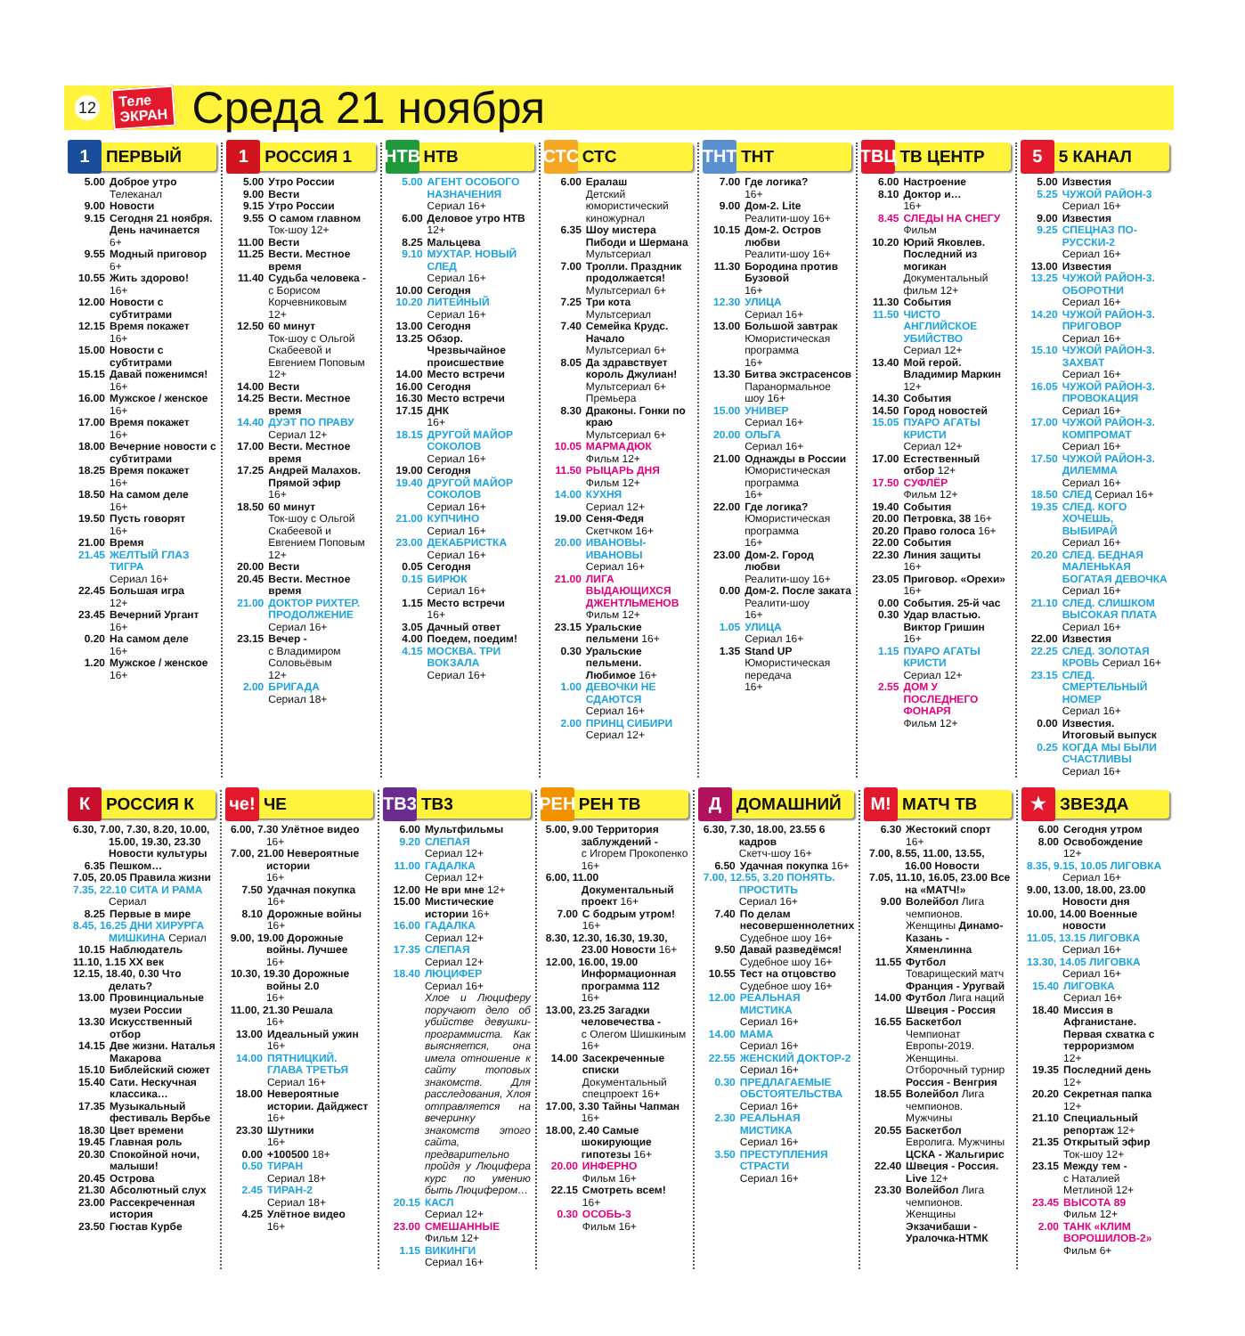12
Теле
ЭКРАН
Среда 21 ноября
1
ПЕРВЫЙ
5.00 Доброе утро
Телеканал
9.00 Новости
9.15 Сегодня 21 ноября. День начинается
6+
9.55 Модный приговор
6+
10.55 Жить здорово!
16+
12.00 Новости с субтитрами
12.15 Время покажет
16+
15.00 Новости с субтитрами
15.15 Давай поженимся!
16+
16.00 Мужское / женское
16+
17.00 Время покажет
16+
18.00 Вечерние новости с субтитрами
18.25 Время покажет
16+
18.50 На самом деле
16+
19.50 Пусть говорят
16+
21.00 Время
21.45 ЖЕЛТЫЙ ГЛАЗ ТИГРА
Сериал 16+
22.45 Большая игра
12+
23.45 Вечерний Ургант
16+
0.20 На самом деле
16+
1.20 Мужское / женское
16+
1
РОССИЯ 1
5.00 Утро России
9.00 Вести
9.15 Утро России
9.55 О самом главном
Ток-шоу 12+
11.00 Вести
11.25 Вести. Местное время
11.40 Судьба человека -
с Борисом Корчевниковым
12+
12.50 60 минут
Ток-шоу с Ольгой Скабеевой и Евгением Поповым
12+
14.00 Вести
14.25 Вести. Местное время
14.40 ДУЭТ ПО ПРАВУ
Сериал 12+
17.00 Вести. Местное время
17.25 Андрей Малахов. Прямой эфир
16+
18.50 60 минут
Ток-шоу с Ольгой Скабеевой и Евгением Поповым
12+
20.00 Вести
20.45 Вести. Местное время
21.00 ДОКТОР РИХТЕР. ПРОДОЛЖЕНИЕ
Сериал 16+
23.15 Вечер -
с Владимиром Соловьёвым
12+
2.00 БРИГАДА
Сериал 18+
НТВ
НТВ
5.00 АГЕНТ ОСОБОГО НАЗНАЧЕНИЯ
Сериал 16+
6.00 Деловое утро НТВ
12+
8.25 Мальцева
9.10 МУХТАР. НОВЫЙ СЛЕД
Сериал 16+
10.00 Сегодня
10.20 ЛИТЕЙНЫЙ
Сериал 16+
13.00 Сегодня
13.25 Обзор. Чрезвычайное происшествие
14.00 Место встречи
16.00 Сегодня
16.30 Место встречи
17.15 ДНК
16+
18.15 ДРУГОЙ МАЙОР СОКОЛОВ
Сериал 16+
19.00 Сегодня
19.40 ДРУГОЙ МАЙОР СОКОЛОВ
Сериал 16+
21.00 КУПЧИНО
Сериал 16+
23.00 ДЕКАБРИСТКА
Сериал 16+
0.05 Сегодня
0.15 БИРЮК
Сериал 16+
1.15 Место встречи
16+
3.05 Дачный ответ
4.00 Поедем, поедим!
4.15 МОСКВА. ТРИ ВОКЗАЛА
Сериал 16+
СТС
СТС
6.00 Ералаш
Детский юмористический киножурнал
6.35 Шоу мистера Пибоди и Шермана
Мультсериал
7.00 Тролли. Праздник продолжается!
Мультсериал 6+
7.25 Три кота
Мультсериал
7.40 Семейка Крудс. Начало
Мультсериал 6+
8.05 Да здравствует король Джулиан!
Мультсериал 6+
Премьера
8.30 Драконы. Гонки по краю
Мультсериал 6+
10.05 МАРМАДЮК
Фильм 12+
11.50 РЫЦАРЬ ДНЯ
Фильм 12+
14.00 КУХНЯ
Сериал 12+
19.00 Сеня-Федя
Скетчком 16+
20.00 ИВАНОВЫ-ИВАНОВЫ
Сериал 16+
21.00 ЛИГА ВЫДАЮЩИХСЯ ДЖЕНТЛЬМЕНОВ
Фильм 12+
23.15 Уральские пельмени 16+
0.30 Уральские пельмени. Любимое 16+
1.00 ДЕВОЧКИ НЕ СДАЮТСЯ
Сериал 16+
2.00 ПРИНЦ СИБИРИ
Сериал 12+
ТНТ
ТНТ
7.00 Где логика?
16+
9.00 Дом-2. Lite
Реалити-шоу 16+
10.15 Дом-2. Остров любви
Реалити-шоу 16+
11.30 Бородина против Бузовой
16+
12.30 УЛИЦА
Сериал 16+
13.00 Большой завтрак
Юмористическая программа
16+
13.30 Битва экстрасенсов
Паранормальное шоу 16+
15.00 УНИВЕР
Сериал 16+
20.00 ОЛЬГА
Сериал 16+
21.00 Однажды в России
Юмористическая программа
16+
22.00 Где логика?
Юмористическая программа
16+
23.00 Дом-2. Город любви
Реалити-шоу 16+
0.00 Дом-2. После заката
Реалити-шоу
16+
1.05 УЛИЦА
Сериал 16+
1.35 Stand UP
Юмористическая передача
16+
ТВЦ
ТВ ЦЕНТР
6.00 Настроение
8.10 Доктор и…
16+
8.45 СЛЕДЫ НА СНЕГУ
Фильм
10.20 Юрий Яковлев. Последний из могикан
Документальный фильм 12+
11.30 События
11.50 ЧИСТО АНГЛИЙСКОЕ УБИЙСТВО
Сериал 12+
13.40 Мой герой. Владимир Маркин
12+
14.30 События
14.50 Город новостей
15.05 ПУАРО АГАТЫ КРИСТИ
Сериал 12+
17.00 Естественный отбор 12+
17.50 СУФЛЁР
Фильм 12+
19.40 События
20.00 Петровка, 38 16+
20.20 Право голоса 16+
22.00 События
22.30 Линия защиты
16+
23.05 Приговор. «Орехи» 16+
0.00 События. 25-й час
0.30 Удар властью. Виктор Гришин
16+
1.15 ПУАРО АГАТЫ КРИСТИ
Сериал 12+
2.55 ДОМ У ПОСЛЕДНЕГО ФОНАРЯ
Фильм 12+
5
5 КАНАЛ
5.00 Известия
5.25 ЧУЖОЙ РАЙОН-3
Сериал 16+
9.00 Известия
9.25 СПЕЦНАЗ ПО-РУССКИ-2
Сериал 16+
13.00 Известия
13.25 ЧУЖОЙ РАЙОН-3. ОБОРОТНИ
Сериал 16+
14.20 ЧУЖОЙ РАЙОН-3. ПРИГОВОР
Сериал 16+
15.10 ЧУЖОЙ РАЙОН-3. ЗАХВАТ
Сериал 16+
16.05 ЧУЖОЙ РАЙОН-3. ПРОВОКАЦИЯ
Сериал 16+
17.00 ЧУЖОЙ РАЙОН-3. КОМПРОМАТ
Сериал 16+
17.50 ЧУЖОЙ РАЙОН-3. ДИЛЕММА
Сериал 16+
18.50 СЛЕД Сериал 16+
19.35 СЛЕД. КОГО ХОЧЕШЬ, ВЫБИРАЙ
Сериал 16+
20.20 СЛЕД. БЕДНАЯ МАЛЕНЬКАЯ БОГАТАЯ ДЕВОЧКА
Сериал 16+
21.10 СЛЕД. СЛИШКОМ ВЫСОКАЯ ПЛАТА
Сериал 16+
22.00 Известия
22.25 СЛЕД. ЗОЛОТАЯ КРОВЬ Сериал 16+
23.15 СЛЕД. СМЕРТЕЛЬНЫЙ НОМЕР
Сериал 16+
0.00 Известия. Итоговый выпуск
0.25 КОГДА МЫ БЫЛИ СЧАСТЛИВЫ
Сериал 16+
К
РОССИЯ К
6.30, 7.00, 7.30, 8.20, 10.00, 15.00, 19.30, 23.30 Новости культуры
6.35 Пешком…
7.05, 20.05 Правила жизни
7.35, 22.10 СИТА И РАМА Сериал
8.25 Первые в мире
8.45, 16.25 ДНИ ХИРУРГА МИШКИНА Сериал
10.15 Наблюдатель
11.10, 1.15 ХХ век
12.15, 18.40, 0.30 Что делать?
13.00 Провинциальные музеи России
13.30 Искусственный отбор
14.15 Две жизни. Наталья Макарова
15.10 Библейский сюжет
15.40 Сати. Нескучная классика…
17.35 Музыкальный фестиваль Вербье
18.30 Цвет времени
19.45 Главная роль
20.30 Спокойной ночи, малыши!
20.45 Острова
21.30 Абсолютный слух
23.00 Рассекреченная история
23.50 Гюстав Курбе
че!
ЧЕ
6.00, 7.30 Улётное видео
16+
7.00, 21.00 Невероятные истории
16+
7.50 Удачная покупка
16+
8.10 Дорожные войны
16+
9.00, 19.00 Дорожные войны. Лучшее
16+
10.30, 19.30 Дорожные войны 2.0
16+
11.00, 21.30 Решала
16+
13.00 Идеальный ужин
16+
14.00 ПЯТНИЦКИЙ. ГЛАВА ТРЕТЬЯ
Сериал 16+
18.00 Невероятные истории. Дайджест 16+
23.30 Шутники
16+
0.00 +100500 18+
0.50 ТИРАН
Сериал 18+
2.45 ТИРАН-2
Сериал 18+
4.25 Улётное видео
16+
ТВ3
ТВ3
6.00 Мультфильмы
9.20 СЛЕПАЯ
Сериал 12+
11.00 ГАДАЛКА
Сериал 12+
12.00 Не ври мне 12+
15.00 Мистические истории 16+
16.00 ГАДАЛКА
Сериал 12+
17.35 СЛЕПАЯ
Сериал 12+
18.40 ЛЮЦИФЕР
Сериал 16+
Хлое и Люциферу поручают дело об убийстве девушки-программиста. Как выясняется, она имела отношение к сайту топовых знакомств. Для расследования, Хлоя отправляется на вечеринку знакомств этого сайта, предварительно пройдя у Люцифера курс по умению быть Люцифером…
20.15 КАСЛ
Сериал 12+
23.00 СМЕШАННЫЕ
Фильм 12+
1.15 ВИКИНГИ
Сериал 16+
РЕН
РЕН ТВ
5.00, 9.00 Территория заблуждений -
с Игорем Прокопенко 16+
6.00, 11.00 Документальный проект 16+
7.00 С бодрым утром!
16+
8.30, 12.30, 16.30, 19.30, 23.00 Новости 16+
12.00, 16.00, 19.00 Информационная программа 112
16+
13.00, 23.25 Загадки человечества -
с Олегом Шишкиным 16+
14.00 Засекреченные списки
Документальный спецпроект 16+
17.00, 3.30 Тайны Чапман 16+
18.00, 2.40 Самые шокирующие гипотезы 16+
20.00 ИНФЕРНО
Фильм 16+
22.15 Смотреть всем!
16+
0.30 ОСОБЬ-3
Фильм 16+
Д
ДОМАШНИЙ
6.30, 7.30, 18.00, 23.55 6 кадров
Скетч-шоу 16+
6.50 Удачная покупка 16+
7.00, 12.55, 3.20 ПОНЯТЬ. ПРОСТИТЬ
Сериал 16+
7.40 По делам несовершеннолетних
Судебное шоу 16+
9.50 Давай разведёмся!
Судебное шоу 16+
10.55 Тест на отцовство
Судебное шоу 16+
12.00 РЕАЛЬНАЯ МИСТИКА
Сериал 16+
14.00 МАМА
Сериал 16+
22.55 ЖЕНСКИЙ ДОКТОР-2
Сериал 16+
0.30 ПРЕДЛАГАЕМЫЕ ОБСТОЯТЕЛЬСТВА
Сериал 16+
2.30 РЕАЛЬНАЯ МИСТИКА
Сериал 16+
3.50 ПРЕСТУПЛЕНИЯ СТРАСТИ
Сериал 16+
М!
МАТЧ ТВ
6.30 Жестокий спорт
16+
7.00, 8.55, 11.00, 13.55, 16.00 Новости
7.05, 11.10, 16.05, 23.00 Все на «МАТЧ!»
9.00 Волейбол Лига чемпионов. Женщины Динамо-Казань - Хяменлинна
11.55 Футбол Товарищеский матч Франция - Уругвай
14.00 Футбол Лига наций Швеция - Россия
16.55 Баскетбол Чемпионат Европы-2019. Женщины. Отборочный турнир Россия - Венгрия
18.55 Волейбол Лига чемпионов. Мужчины
20.55 Баскетбол Евролига. Мужчины ЦСКА - Жальгирис
22.40 Швеция - Россия. Live 12+
23.30 Волейбол Лига чемпионов. Женщины Экзачибаши - Уралочка-НТМК
★
ЗВЕЗДА
6.00 Сегодня утром
8.00 Освобождение
12+
8.35, 9.15, 10.05 ЛИГОВКА
Сериал 16+
9.00, 13.00, 18.00, 23.00 Новости дня
10.00, 14.00 Военные новости
11.05, 13.15 ЛИГОВКА
Сериал 16+
13.30, 14.05 ЛИГОВКА
Сериал 16+
15.40 ЛИГОВКА
Сериал 16+
18.40 Миссия в Афганистане. Первая схватка с терроризмом
12+
19.35 Последний день
12+
20.20 Секретная папка
12+
21.10 Специальный репортаж 12+
21.35 Открытый эфир
Ток-шоу 12+
23.15 Между тем -
с Наталией Метлиной 12+
23.45 ВЫСОТА 89
Фильм 12+
2.00 ТАНК «КЛИМ ВОРОШИЛОВ-2»
Фильм 6+